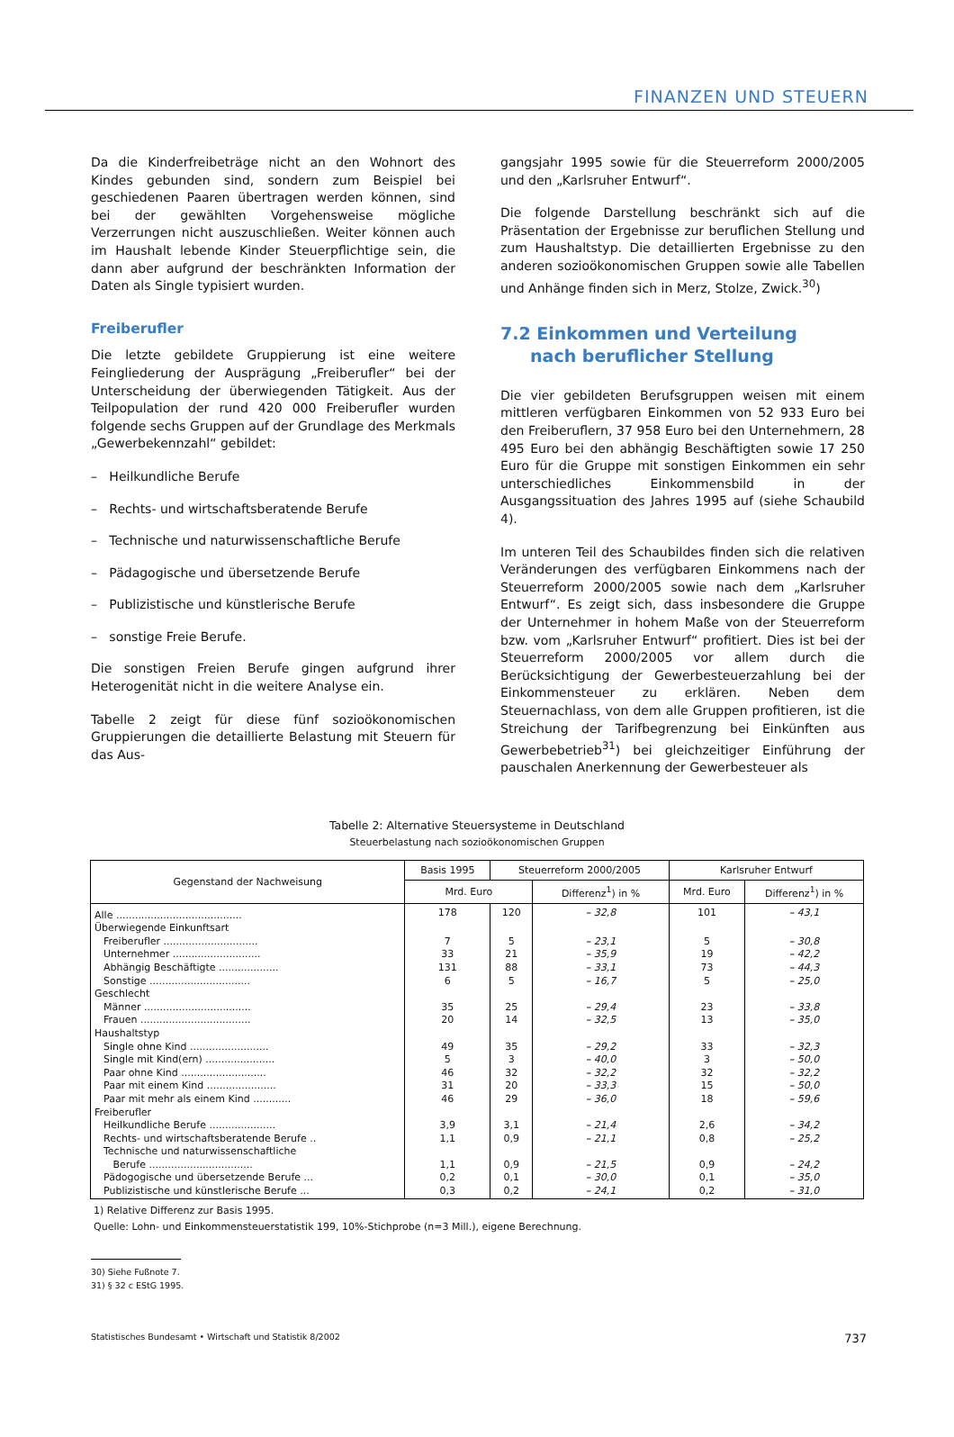FINANZEN UND STEUERN
Da die Kinderfreibeträge nicht an den Wohnort des Kindes gebunden sind, sondern zum Beispiel bei geschiedenen Paaren übertragen werden können, sind bei der gewählten Vorgehensweise mögliche Verzerrungen nicht auszuschließen. Weiter können auch im Haushalt lebende Kinder Steuerpflichtige sein, die dann aber aufgrund der beschränkten Information der Daten als Single typisiert wurden.
Freiberufler
Die letzte gebildete Gruppierung ist eine weitere Feingliederung der Ausprägung „Freiberufler“ bei der Unterscheidung der überwiegenden Tätigkeit. Aus der Teilpopulation der rund 420 000 Freiberufler wurden folgende sechs Gruppen auf der Grundlage des Merkmals „Gewerbekennzahl“ gebildet:
– Heilkundliche Berufe
– Rechts- und wirtschaftsberatende Berufe
– Technische und naturwissenschaftliche Berufe
– Pädagogische und übersetzende Berufe
– Publizistische und künstlerische Berufe
– sonstige Freie Berufe.
Die sonstigen Freien Berufe gingen aufgrund ihrer Heterogenität nicht in die weitere Analyse ein.
Tabelle 2 zeigt für diese fünf sozioökonomischen Gruppierungen die detaillierte Belastung mit Steuern für das Aus-
gangsjahr 1995 sowie für die Steuerreform 2000/2005 und den „Karlsruher Entwurf“.
Die folgende Darstellung beschränkt sich auf die Präsentation der Ergebnisse zur beruflichen Stellung und zum Haushaltstyp. Die detaillierten Ergebnisse zu den anderen sozioökonomischen Gruppen sowie alle Tabellen und Anhänge finden sich in Merz, Stolze, Zwick.<sup>30</sup>)
7.2 Einkommen und Verteilung
nach beruflicher Stellung
Die vier gebildeten Berufsgruppen weisen mit einem mittleren verfügbaren Einkommen von 52 933 Euro bei den Freiberuflern, 37 958 Euro bei den Unternehmern, 28 495 Euro bei den abhängig Beschäftigten sowie 17 250 Euro für die Gruppe mit sonstigen Einkommen ein sehr unterschiedliches Einkommensbild in der Ausgangssituation des Jahres 1995 auf (siehe Schaubild 4).
Im unteren Teil des Schaubildes finden sich die relativen Veränderungen des verfügbaren Einkommens nach der Steuerreform 2000/2005 sowie nach dem „Karlsruher Entwurf“. Es zeigt sich, dass insbesondere die Gruppe der Unternehmer in hohem Maße von der Steuerreform bzw. vom „Karlsruher Entwurf“ profitiert. Dies ist bei der Steuerreform 2000/2005 vor allem durch die Berücksichtigung der Gewerbesteuerzahlung bei der Einkommensteuer zu erklären. Neben dem Steuernachlass, von dem alle Gruppen profitieren, ist die Streichung der Tarifbegrenzung bei Einkünften aus Gewerbebetrieb<sup>31</sup>) bei gleichzeitiger Einführung der pauschalen Anerkennung der Gewerbesteuer als
Tabelle 2: Alternative Steuersysteme in Deutschland
Steuerbelastung nach sozioökonomischen Gruppen
| Gegenstand der Nachweisung | Basis 1995 | Steuerreform 2000/2005 | | Karlsruher Entwurf | |
| --- | --- | --- | --- | --- | --- |
| | Mrd. Euro | | Differenz<sup>1</sup>) in % | Mrd. Euro | Differenz<sup>1</sup>) in % |
| Alle ........................................ | 178 | 120 | – 32,8 | 101 | – 43,1 |
| Überwiegende Einkunftsart | | | | | |
| Freiberufler .............................. | 7 | 5 | – 23,1 | 5 | – 30,8 |
| Unternehmer ............................ | 33 | 21 | – 35,9 | 19 | – 42,2 |
| Abhängig Beschäftigte ................... | 131 | 88 | – 33,1 | 73 | – 44,3 |
| Sonstige ................................ | 6 | 5 | – 16,7 | 5 | – 25,0 |
| Geschlecht | | | | | |
| Männer .................................. | 35 | 25 | – 29,4 | 23 | – 33,8 |
| Frauen ................................... | 20 | 14 | – 32,5 | 13 | – 35,0 |
| Haushaltstyp | | | | | |
| Single ohne Kind ......................... | 49 | 35 | – 29,2 | 33 | – 32,3 |
| Single mit Kind(ern) ...................... | 5 | 3 | – 40,0 | 3 | – 50,0 |
| Paar ohne Kind ........................... | 46 | 32 | – 32,2 | 32 | – 32,2 |
| Paar mit einem Kind ...................... | 31 | 20 | – 33,3 | 15 | – 50,0 |
| Paar mit mehr als einem Kind ............ | 46 | 29 | – 36,0 | 18 | – 59,6 |
| Freiberufler | | | | | |
| Heilkundliche Berufe ..................... | 3,9 | 3,1 | – 21,4 | 2,6 | – 34,2 |
| Rechts- und wirtschaftsberatende Berufe .. | 1,1 | 0,9 | – 21,1 | 0,8 | – 25,2 |
| Technische und naturwissenschaftliche Berufe ................................. | 1,1 | 0,9 | – 21,5 | 0,9 | – 24,2 |
| Pädogogische und übersetzende Berufe ... | 0,2 | 0,1 | – 30,0 | 0,1 | – 35,0 |
| Publizistische und künstlerische Berufe ... | 0,3 | 0,2 | – 24,1 | 0,2 | – 31,0 |
1) Relative Differenz zur Basis 1995.
Quelle: Lohn- und Einkommensteuerstatistik 199, 10%-Stichprobe (n=3 Mill.), eigene Berechnung.
30) Siehe Fußnote 7.
31) § 32 c EStG 1995.
Statistisches Bundesamt • Wirtschaft und Statistik 8/2002 737